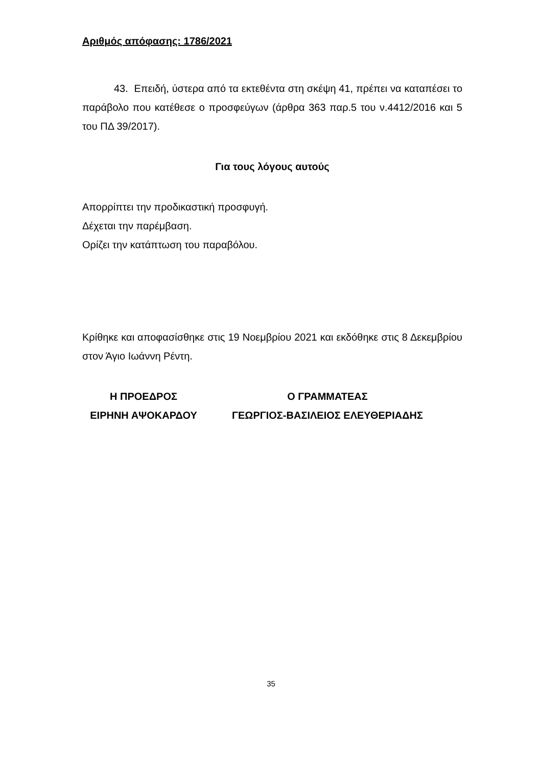Αριθμός απόφασης: 1786/2021
43. Επειδή, ύστερα από τα εκτεθέντα στη σκέψη 41, πρέπει να καταπέσει το παράβολο που κατέθεσε ο προσφεύγων (άρθρα 363 παρ.5 του ν.4412/2016 και 5 του ΠΔ 39/2017).
Για τους λόγους αυτούς
Απορρίπτει την προδικαστική προσφυγή.
Δέχεται την παρέμβαση.
Ορίζει την κατάπτωση του παραβόλου.
Κρίθηκε και αποφασίσθηκε στις 19 Νοεμβρίου 2021 και εκδόθηκε στις 8 Δεκεμβρίου στον Άγιο Ιωάννη Ρέντη.
Η ΠΡΟΕΔΡΟΣ
ΕΙΡΗΝΗ ΑΨΟΚΑΡΔΟΥ
Ο ΓΡΑΜΜΑΤΕΑΣ
ΓΕΩΡΓΙΟΣ-ΒΑΣΙΛΕΙΟΣ ΕΛΕΥΘΕΡΙΑΔΗΣ
35